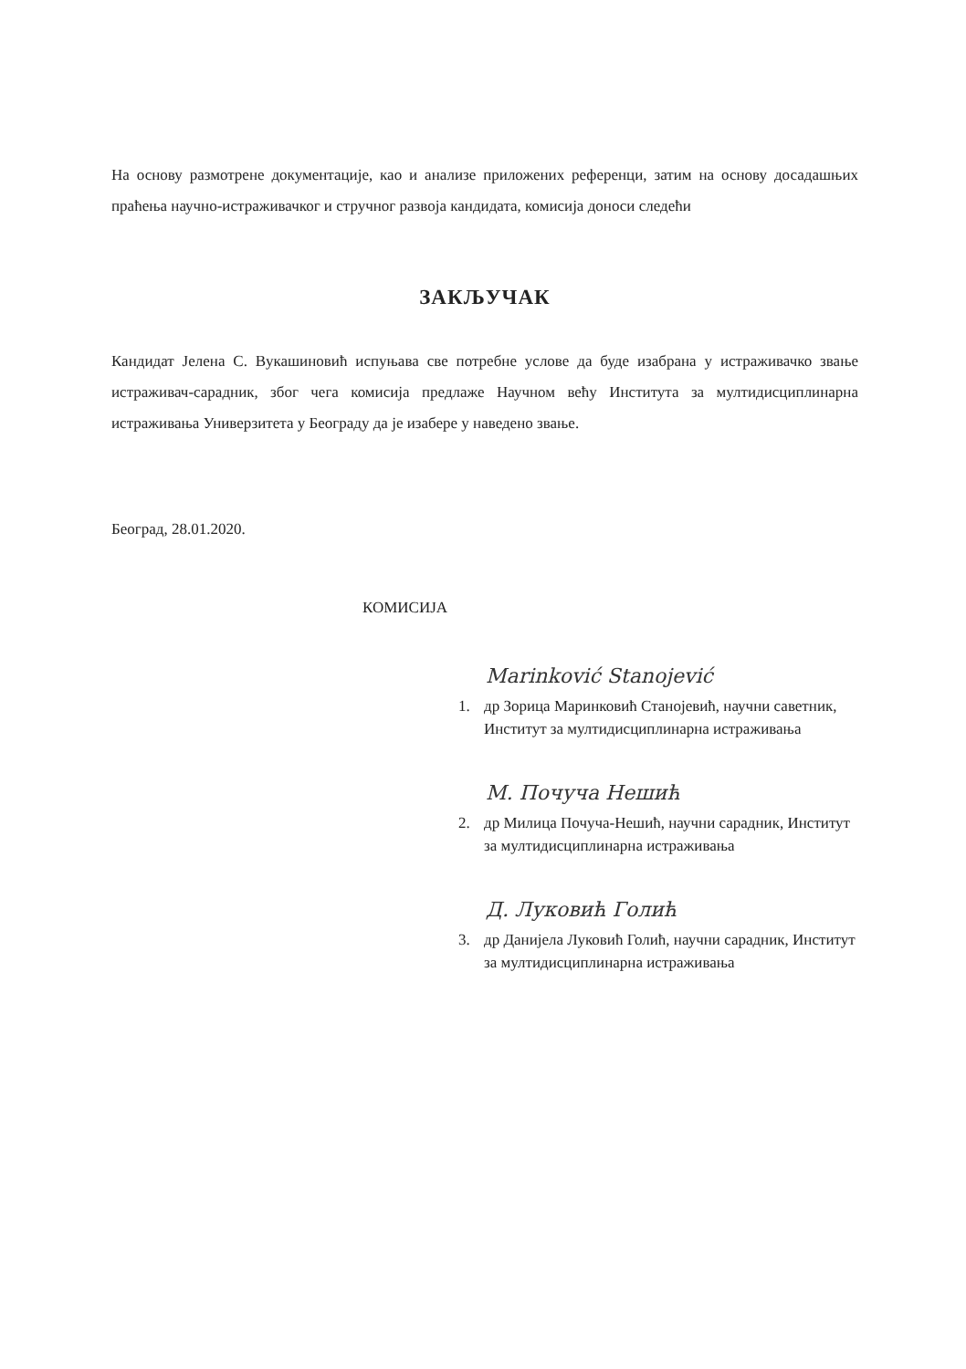На основу размотрене документације, као и анализе приложених референци, затим на основу досадашњих праћења научно-истраживачког и стручног развоја кандидата, комисија доноси следећи
ЗАКЉУЧАК
Кандидат Јелена С. Вукашиновић испуњава све потребне услове да буде изабрана у истраживачко звање истраживач-сарадник, због чега комисија предлаже Научном већу Института за мултидисциплинарна истраживања Универзитета у Београду да је изабере у наведено звање.
Београд, 28.01.2020.
КОМИСИЈА
Marinković Stanojević
1. др Зорица Маринковић Станојевић, научни саветник, Институт за мултидисциплинарна истраживања
М. Почуча Нешић
2. др Милица Почуча-Нешић, научни сарадник, Институт за мултидисциплинарна истраживања
Д. Луковић Голић
3. др Данијела Луковић Голић, научни сарадник, Институт за мултидисциплинарна истраживања